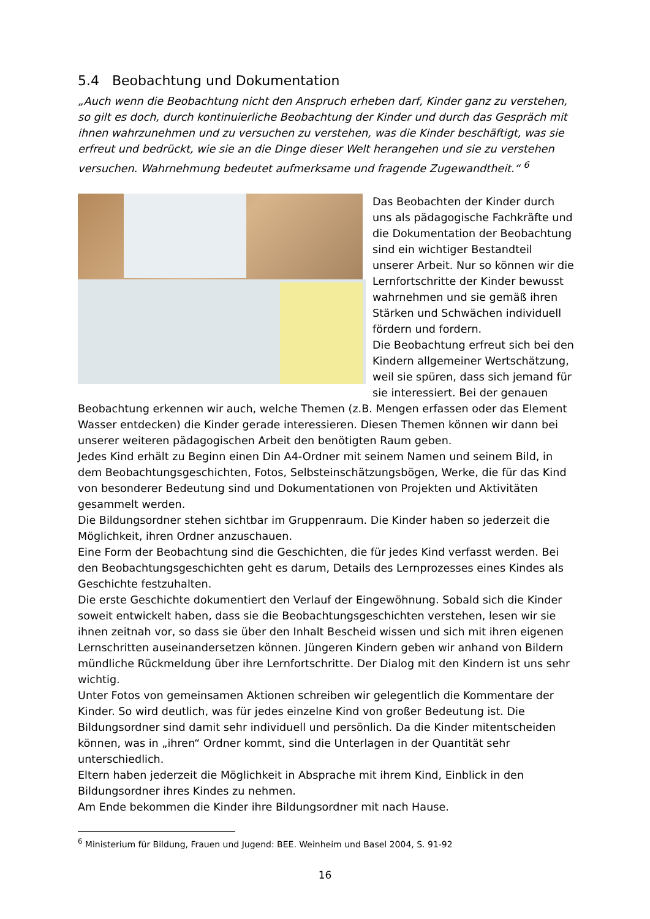5.4 Beobachtung und Dokumentation
„Auch wenn die Beobachtung nicht den Anspruch erheben darf, Kinder ganz zu verstehen, so gilt es doch, durch kontinuierliche Beobachtung der Kinder und durch das Gespräch mit ihnen wahrzunehmen und zu versuchen zu verstehen, was die Kinder beschäftigt, was sie erfreut und bedrückt, wie sie an die Dinge dieser Welt herangehen und sie zu verstehen versuchen. Wahrnehmung bedeutet aufmerksame und fragende Zugewandtheit.“ <sup>6</sup>
Das Beobachten der Kinder durch uns als pädagogische Fachkräfte und die Dokumentation der Beobachtung sind ein wichtiger Bestandteil unserer Arbeit. Nur so können wir die Lernfortschritte der Kinder bewusst wahrnehmen und sie gemäß ihren Stärken und Schwächen individuell fördern und fordern.
Die Beobachtung erfreut sich bei den Kindern allgemeiner Wertschätzung, weil sie spüren, dass sich jemand für sie interessiert. Bei der genauen Beobachtung erkennen wir auch, welche Themen (z.B. Mengen erfassen oder das Element Wasser entdecken) die Kinder gerade interessieren. Diesen Themen können wir dann bei unserer weiteren pädagogischen Arbeit den benötigten Raum geben.
Jedes Kind erhält zu Beginn einen Din A4-Ordner mit seinem Namen und seinem Bild, in dem Beobachtungsgeschichten, Fotos, Selbsteinschätzungsbögen, Werke, die für das Kind von besonderer Bedeutung sind und Dokumentationen von Projekten und Aktivitäten gesammelt werden.
Die Bildungsordner stehen sichtbar im Gruppenraum. Die Kinder haben so jederzeit die Möglichkeit, ihren Ordner anzuschauen.
Eine Form der Beobachtung sind die Geschichten, die für jedes Kind verfasst werden. Bei den Beobachtungsgeschichten geht es darum, Details des Lernprozesses eines Kindes als Geschichte festzuhalten.
Die erste Geschichte dokumentiert den Verlauf der Eingewöhnung. Sobald sich die Kinder soweit entwickelt haben, dass sie die Beobachtungsgeschichten verstehen, lesen wir sie ihnen zeitnah vor, so dass sie über den Inhalt Bescheid wissen und sich mit ihren eigenen Lernschritten auseinandersetzen können. Jüngeren Kindern geben wir anhand von Bildern mündliche Rückmeldung über ihre Lernfortschritte. Der Dialog mit den Kindern ist uns sehr wichtig.
Unter Fotos von gemeinsamen Aktionen schreiben wir gelegentlich die Kommentare der Kinder. So wird deutlich, was für jedes einzelne Kind von großer Bedeutung ist. Die Bildungsordner sind damit sehr individuell und persönlich. Da die Kinder mitentscheiden können, was in „ihren“ Ordner kommt, sind die Unterlagen in der Quantität sehr unterschiedlich.
Eltern haben jederzeit die Möglichkeit in Absprache mit ihrem Kind, Einblick in den Bildungsordner ihres Kindes zu nehmen.
Am Ende bekommen die Kinder ihre Bildungsordner mit nach Hause.
<sup>6</sup> Ministerium für Bildung, Frauen und Jugend: BEE. Weinheim und Basel 2004, S. 91-92
16